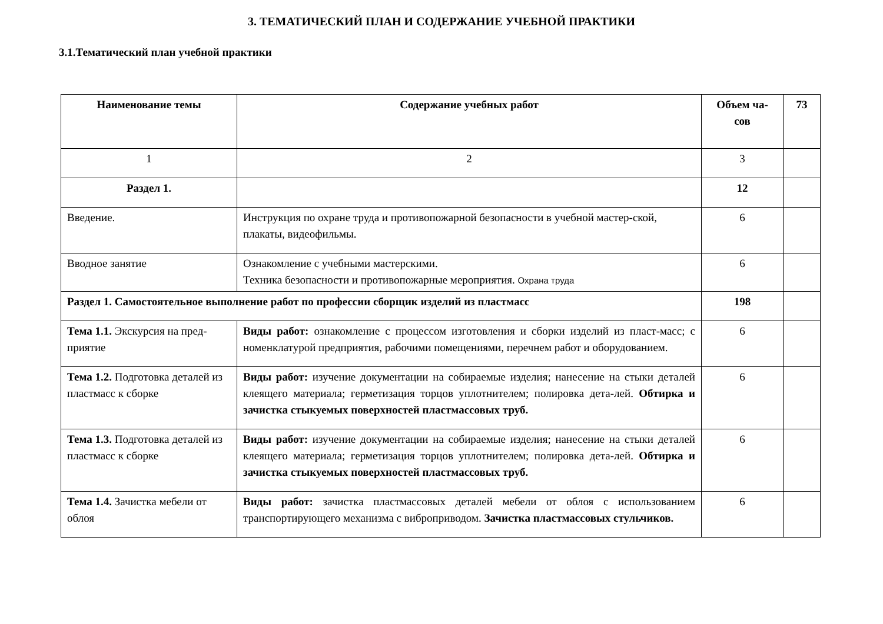3. ТЕМАТИЧЕСКИЙ ПЛАН И СОДЕРЖАНИЕ УЧЕБНОЙ ПРАКТИКИ
3.1.Тематический план учебной практики
| Наименование темы | Содержание учебных работ | Объем ча- сов | 73 |
| 1 | 2 | 3 | |
| Раздел 1. | | 12 | |
| Введение. | Инструкция по охране труда и противопожарной безопасности в учебной мастер-ской, плакаты, видеофильмы. | 6 | |
| Вводное занятие | Ознакомление с учебными мастерскими. Техника безопасности и противопожарные мероприятия. Охрана труда | 6 | |
| Раздел 1. Самостоятельное выполнение работ по профессии сборщик изделий из пластмасс | | 198 | |
| Тема 1.1. Экскурсия на пред-приятие | Виды работ: ознакомление с процессом изготовления и сборки изделий из пласт-масс; с номенклатурой предприятия, рабочими помещениями, перечнем работ и оборудованием. | 6 | |
| Тема 1.2. Подготовка деталей из пластмасс к сборке | Виды работ: изучение документации на собираемые изделия; нанесение на стыки деталей клеящего материала; герметизация торцов уплотнителем; полировка дета-лей. Обтирка и зачистка стыкуемых поверхностей пластмассовых труб. | 6 | |
| Тема 1.3. Подготовка деталей из пластмасс к сборке | Виды работ: изучение документации на собираемые изделия; нанесение на стыки деталей клеящего материала; герметизация торцов уплотнителем; полировка дета-лей. Обтирка и зачистка стыкуемых поверхностей пластмассовых труб. | 6 | |
| Тема 1.4. Зачистка мебели от облоя | Виды работ: зачистка пластмассовых деталей мебели от облоя с использованием транспортирующего механизма с виброприводом. Зачистка пластмассовых стульчиков. | 6 | |